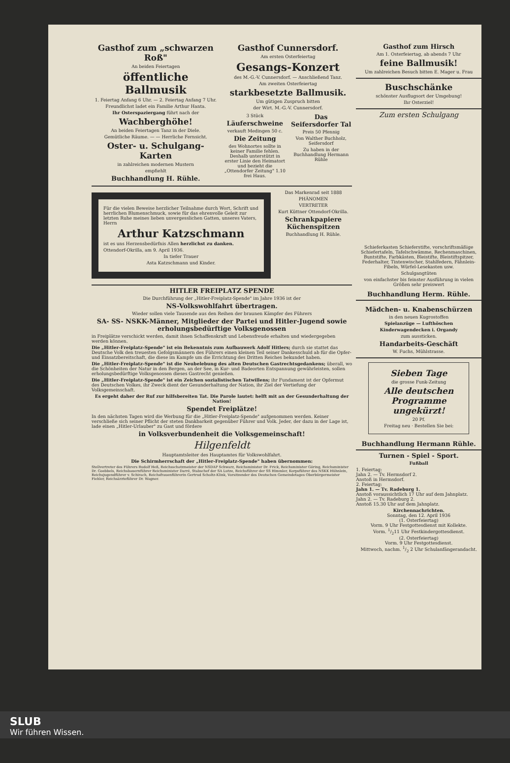Gasthof zum „schwarzen Roß"
An beiden Feiertagen
öffentliche Ballmusik
1. Feiertag Anfang 6 Uhr. — 2. Feiertag Anfang 7 Uhr.
Freundlichst ladet ein Familie Arthur Hanta.
Ihr Osterspaziergang führt nach der
Wachberghöhe!
An beiden Feiertagen Tanz in der Diele.
Gemütliche Räume. — — Herrliche Fernsicht.
Oster- u. Schulgang-Karten
in zahlreichen modernen Mustern
empfiehlt
Buchhandlung H. Rühle.
Gasthof Cunnersdorf.
Am ersten Osterfeiertag
Gesangs-Konzert
des M.-G.-V. Cunnersdorf. — Anschließend Tanz.
Am zweiten Osterfeiertag
starkbesetzte Ballmusik.
Um gütigen Zuspruch bitten
der Wirt. M.-G.-V. Cunnersdorf.
3 Stück
Läuferschweine
verkauft Medingen 50 c.
Die Zeitung
des Wohnortes sollte in keiner Familie fehlen. Deshalb unterstützt in erster Linie den Heimatort und bezieht die „Ottendorfer Zeitung" 1.10 frei Haus.
Das Seifersdorfer Tal
Preis 50 Pfennig
Von Walther Buchholz, Seifersdorf
Zu haben in der Buchhandlung Hermann Rühle
Für die vielen Beweise herzlicher Teilnahme durch Wort, Schrift und herrlichen Blumenschmuck, sowie für das ehrenvolle Geleit zur letzten Ruhe meines lieben unvergesslichen Gatten, unseres Vaters, Herrn
Arthur Katzschmann
ist es uns Herzensbedürfnis Allen herzlichst zu danken.
Ottendorf-Okrilla, am 9. April 1936.
In tiefer Trauer
Asta Katzschmann und Kinder.
Das Markenrad seit 1888
PHÄNOMEN
VERTRETER
Kurt Küttner Ottendorf-Okrilla.
Schrankpapiere Küchenspitzen
Buchhandlung H. Rühle.
HITLER FREIPLATZ SPENDE
Die Durchführung der „Hitler-Freiplatz-Spende" im Jahre 1936 ist der
NS-Volkswohlfahrt übertragen.
Wieder sollen viele Tausende aus den Reihen der braunen Kämpfer des Führers
SA- SS- NSKK-Männer, Mitglieder der Partei und Hitler-Jugend sowie erholungsbedürftige Volksgenossen
in Freiplätze verschickt werden, damit ihnen Schaffenskraft und Lebensfreude erhalten und wiedergegeben werden können.
Die „Hitler-Freiplatz-Spende" ist ein Bekenntnis zum Aufbauwerk Adolf Hitlers; durch sie stattet das Deutsche Volk den treuesten Gefolgsmännern des Führers einen kleinen Teil seiner Dankesschuld ab für die Opfer- und Einsatzbereitschaft, die diese im Kampfe um die Errichtung des Dritten Reiches bekundet haben.
Die „Hitler-Freiplatz-Spende" ist die Neubelebung des alten Deutschen Gastrechtsgedankens; überall, wo die Schönheiten der Natur in den Bergen, an der See, in Kur- und Badeorten Entspannung gewährleisten, sollen erholungsbedürftige Volksgenossen dieses Gastrecht genießen.
Die „Hitler-Freiplatz-Spende" ist ein Zeichen sozialistischen Tatwillens; ihr Fundament ist der Opfermut des Deutschen Volkes, ihr Zweck dient der Gesunderhaltung der Nation, ihr Ziel der Vertiefung der Volksgemeinschaft.
Es ergeht daher der Ruf zur hilfsbereiten Tat. Die Parole lautet: helft mit an der Gesunderhaltung der Nation!
Spendet Freiplätze!
In den nächsten Tagen wird die Werbung für die „Hitler-Freiplatz-Spende" aufgenommen werden. Keiner verschließe sich seiner Pflicht der steten Dankbarkeit gegenüber Führer und Volk. Jeder, der dazu in der Lage ist, lade einen „Hitler-Urlauber" zu Gast und fördere
in Volksverbundenheit die Volksgemeinschaft!
Hilgenfeldt
Hauptamtsleiter des Hauptamtes für Volkswohlfahrt.
Die Schirmherrschaft der „Hitler-Freiplatz-Spende" haben übernommen:
Stellvertreter des Führers Rudolf Heß, Reichsschatzmeister der NSDAP Schwarz, Reichsminister Dr. Frick, Reichsminister Göring, Reichsminister Dr. Goebbels, Reichsbauernführer Reichsminister Darré, Stabschef der SA Lutze, Reichsführer der SS Himmler, Korpsführer des NSKK Hühnlein, Reichsjugendführer v. Schirach, Reichsfrauenführerin Gertrud Scholtz-Klink, Vorsitzender des Deutschen Gemeindetages Oberbürgermeister Fiehler, Reichsärzteführer Dr. Wagner.
Gasthof zum Hirsch
Am 1. Osterfeiertag, ab abends 7 Uhr
feine Ballmusik!
Um zahlreichen Besuch bitten E. Mager u. Frau
Buschschänke
schönster Ausflugsort der Umgebung!
Ihr Osterziel!
Zum ersten Schulgang
Schieferkasten Schieferstifte, vorschriftsmäßige Schiefertafeln, Tafelschwämme, Rechenmaschinen, Buntstifte, Farbkästen, Bleistifte, Bleistiftspitzer, Federhalter, Tintenwischer, Stahlfedern, Fähnlein-Fibeln, Würfel-Lesekasten usw.
Schulgangtüten
von einfachster bis feinster Ausführung in vielen Größen sehr preiswert
Buchhandlung Herm. Rühle.
Mädchen- u. Knabenschürzen
in den neuen Kugrostoffen
Spielanzüge — Lufthöschen
Kinderwagendecken i. Organdy
zum aussticken.
Handarbeits-Geschäft
W. Fuchs, Mühlstrasse.
Sieben Tage
die grosse Funk-Zeitung
Alle deutschen Programme ungekürzt!
20 Pf.
Freitag neu · Bestellen Sie bei:
Buchhandlung Hermann Rühle.
Turnen - Spiel - Sport.
Fußball
1. Feiertag:
Jahn 2. — Tv. Hermsdorf 2.
Anstoß in Hermsdorf.
2. Feiertag:
Jahn 1. — Tv. Radeburg 1.
Anstoß voraussichtlich 17 Uhr auf dem Jahnplatz.
Jahn 2. — Tv. Radeburg 2.
Anstoß 15.30 Uhr auf dem Jahnplatz.
Kirchennachrichten.
Sonntag, den 12. April 1936
(1. Osterfeiertag)
Vorm. 9 Uhr Festgottesdienst mit Kollekte.
Vorm. 1/211 Uhr Festkindergottesdienst.
(2. Osterfeiertag)
Vorm. 9 Uhr Festgottesdienst.
Mittwoch, nachm. 1/2 2 Uhr Schulanfängerandacht.
SLUB
Wir führen Wissen.